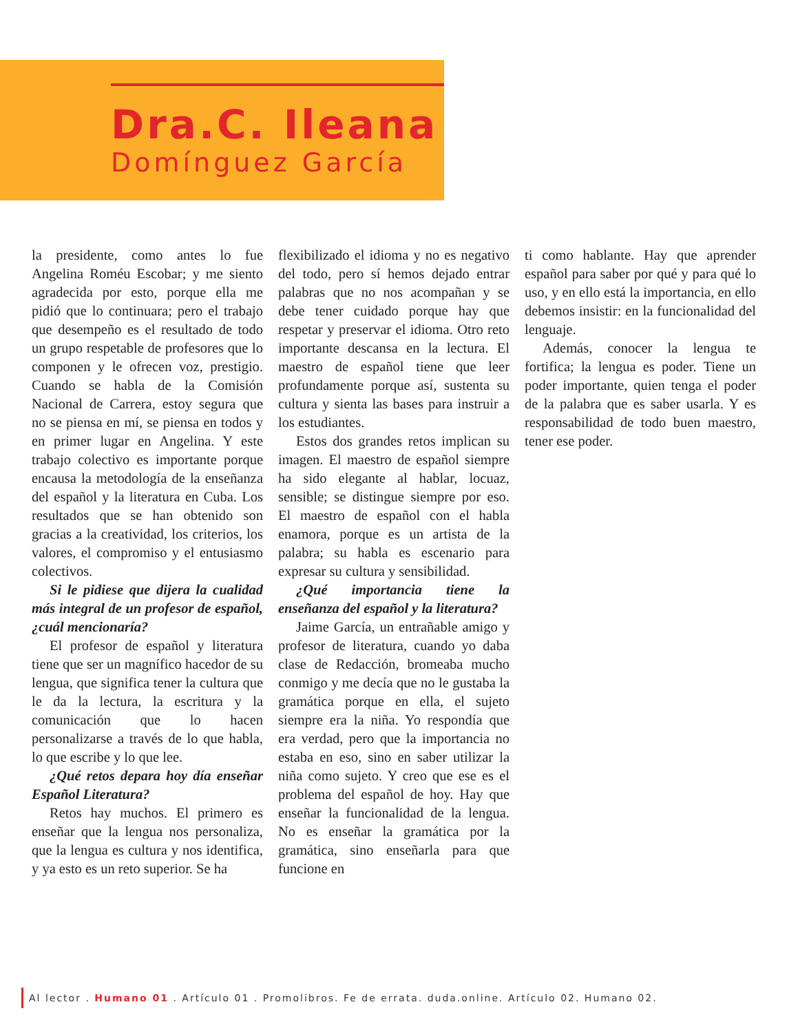Dra.C. Ileana
Domínguez García
la presidente, como antes lo fue Angelina Roméu Escobar; y me siento agradecida por esto, porque ella me pidió que lo continuara; pero el trabajo que desempeño es el resultado de todo un grupo respetable de profesores que lo componen y le ofrecen voz, prestigio. Cuando se habla de la Comisión Nacional de Carrera, estoy segura que no se piensa en mí, se piensa en todos y en primer lugar en Angelina. Y este trabajo colectivo es importante porque encausa la metodología de la enseñanza del español y la literatura en Cuba. Los resultados que se han obtenido son gracias a la creatividad, los criterios, los valores, el compromiso y el entusiasmo colectivos.
Si le pidiese que dijera la cualidad más integral de un profesor de español, ¿cuál mencionaría?
El profesor de español y literatura tiene que ser un magnífico hacedor de su lengua, que significa tener la cultura que le da la lectura, la escritura y la comunicación que lo hacen personalizarse a través de lo que habla, lo que escribe y lo que lee.
¿Qué retos depara hoy día enseñar Español Literatura?
Retos hay muchos. El primero es enseñar que la lengua nos personaliza, que la lengua es cultura y nos identifica, y ya esto es un reto superior. Se ha
flexibilizado el idioma y no es negativo del todo, pero sí hemos dejado entrar palabras que no nos acompañan y se debe tener cuidado porque hay que respetar y preservar el idioma. Otro reto importante descansa en la lectura. El maestro de español tiene que leer profundamente porque así, sustenta su cultura y sienta las bases para instruir a los estudiantes.
Estos dos grandes retos implican su imagen. El maestro de español siempre ha sido elegante al hablar, locuaz, sensible; se distingue siempre por eso. El maestro de español con el habla enamora, porque es un artista de la palabra; su habla es escenario para expresar su cultura y sensibilidad.
¿Qué importancia tiene la enseñanza del español y la literatura?
Jaime García, un entrañable amigo y profesor de literatura, cuando yo daba clase de Redacción, bromeaba mucho conmigo y me decía que no le gustaba la gramática porque en ella, el sujeto siempre era la niña. Yo respondía que era verdad, pero que la importancia no estaba en eso, sino en saber utilizar la niña como sujeto. Y creo que ese es el problema del español de hoy. Hay que enseñar la funcionalidad de la lengua. No es enseñar la gramática por la gramática, sino enseñarla para que funcione en
ti como hablante. Hay que aprender español para saber por qué y para qué lo uso, y en ello está la importancia, en ello debemos insistir: en la funcionalidad del lenguaje.
Además, conocer la lengua te fortifica; la lengua es poder. Tiene un poder importante, quien tenga el poder de la palabra que es saber usarla. Y es responsabilidad de todo buen maestro, tener ese poder.
Al lector . Humano 01 . Artículo 01 . Promolibros. Fe de errata. duda.online. Artículo 02. Humano 02.